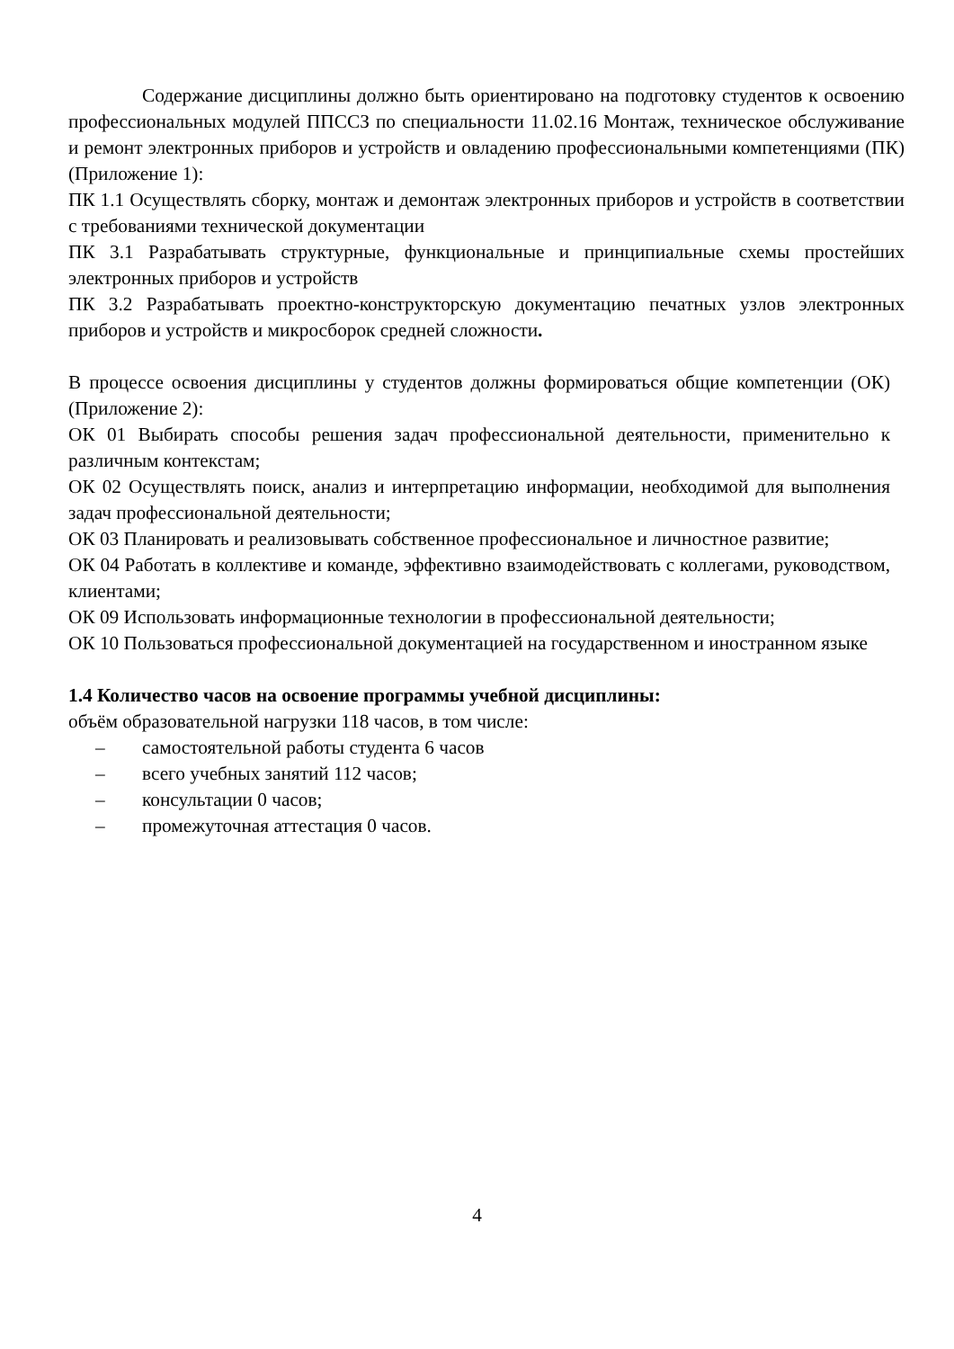Содержание дисциплины должно быть ориентировано на подготовку студентов к освоению профессиональных модулей ППССЗ по специальности 11.02.16 Монтаж, техническое обслуживание и ремонт электронных приборов и устройств и овладению профессиональными компетенциями (ПК) (Приложение 1):
ПК 1.1 Осуществлять сборку, монтаж и демонтаж электронных приборов и устройств в соответствии с требованиями технической документации
ПК 3.1 Разрабатывать структурные, функциональные и принципиальные схемы простейших электронных приборов и устройств
ПК 3.2 Разрабатывать проектно-конструкторскую документацию печатных узлов электронных приборов и устройств и микросборок средней сложности.
В процессе освоения дисциплины у студентов должны формироваться общие компетенции (ОК) (Приложение 2):
ОК 01 Выбирать способы решения задач профессиональной деятельности, применительно к различным контекстам;
ОК 02 Осуществлять поиск, анализ и интерпретацию информации, необходимой для выполнения задач профессиональной деятельности;
ОК 03 Планировать и реализовывать собственное профессиональное и личностное развитие;
ОК 04 Работать в коллективе и команде, эффективно взаимодействовать с коллегами, руководством, клиентами;
ОК 09 Использовать информационные технологии в профессиональной деятельности;
ОК 10 Пользоваться профессиональной документацией на государственном и иностранном языке
1.4 Количество часов на освоение программы учебной дисциплины:
объём образовательной нагрузки 118 часов, в том числе:
– самостоятельной работы студента 6 часов
– всего учебных занятий 112 часов;
– консультации 0 часов;
– промежуточная аттестация 0 часов.
4